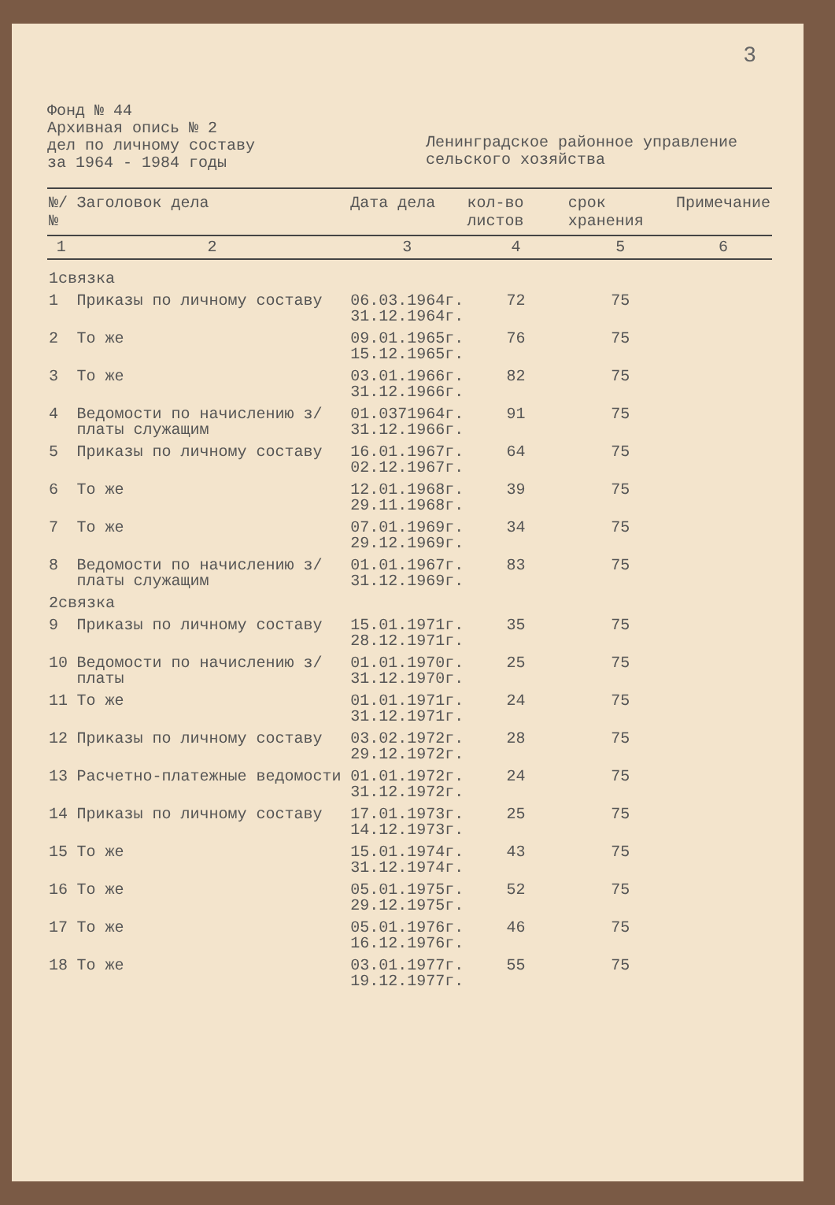3
Фонд № 44
Архивная опись № 2
дел по личному составу
за 1964 - 1984 годы
Ленинградское районное управление сельского хозяйства
| №/№ | Заголовок дела | Дата дела | кол-во листов | срок хранения | Примечание |
| --- | --- | --- | --- | --- | --- |
| 1 | 2 | 3 | 4 | 5 | 6 |
| 1связка | | | | | |
| 1 | Приказы по личному составу | 06.03.1964г. 31.12.1964г. | 72 | 75 | |
| 2 | То же | 09.01.1965г. 15.12.1965г. | 76 | 75 | |
| 3 | То же | 03.01.1966г. 31.12.1966г. | 82 | 75 | |
| 4 | Ведомости по начислению з/платы служащим | 01.0371964г. 31.12.1966г. | 91 | 75 | |
| 5 | Приказы по личному составу | 16.01.1967г. 02.12.1967г. | 64 | 75 | |
| 6 | То же | 12.01.1968г. 29.11.1968г. | 39 | 75 | |
| 7 | То же | 07.01.1969г. 29.12.1969г. | 34 | 75 | |
| 8 | Ведомости по начислению з/платы служащим | 01.01.1967г. 31.12.1969г. | 83 | 75 | |
| 2связка | | | | | |
| 9 | Приказы по личному составу | 15.01.1971г. 28.12.1971г. | 35 | 75 | |
| 10 | Ведомости по начислению з/платы | 01.01.1970г. 31.12.1970г. | 25 | 75 | |
| 11 | То же | 01.01.1971г. 31.12.1971г. | 24 | 75 | |
| 12 | Приказы по личному составу | 03.02.1972г. 29.12.1972г. | 28 | 75 | |
| 13 | Расчетно-платежные ведомости | 01.01.1972г. 31.12.1972г. | 24 | 75 | |
| 14 | Приказы по личному составу | 17.01.1973г. 14.12.1973г. | 25 | 75 | |
| 15 | То же | 15.01.1974г. 31.12.1974г. | 43 | 75 | |
| 16 | То же | 05.01.1975г. 29.12.1975г. | 52 | 75 | |
| 17 | То же | 05.01.1976г. 16.12.1976г. | 46 | 75 | |
| 18 | То же | 03.01.1977г. 19.12.1977г. | 55 | 75 | |